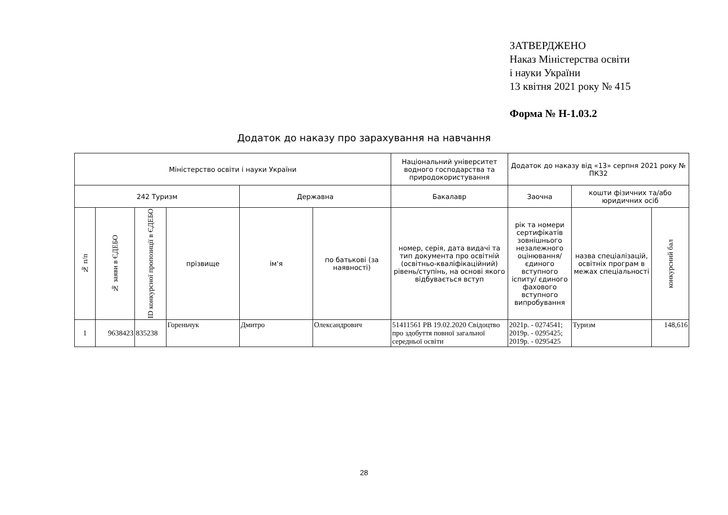ЗАТВЕРДЖЕНО
Наказ Міністерства освіти
і науки України
13 квітня 2021 року № 415
Форма № Н-1.03.2
Додаток до наказу про зарахування на навчання
| Міністерство освіти і науки України | | | | | | Національний університет водного господарства та природокористування | Додаток до наказу від «13» серпня 2021 року № ПКЗ2 | | |
| --- | --- | --- | --- | --- | --- | --- | --- | --- | --- |
| 242 Туризм | | | | Державна | | Бакалавр | Заочна | кошти фізичних та/або юридичних осіб | |
| № п/п | № заяви в ЄДЕБО | ID конкурсної пропозиції в ЄДЕБО | прізвище | ім'я | по батькові (за наявності) | номер, серія, дата видачі та тип документа про освітній (освітньо-кваліфікаційний) рівень/ступінь, на основі якого відбувається вступ | рік та номери сертифікатів зовнішнього незалежного оцінювання/ єдиного вступного іспиту/ єдиного фахового вступного випробування | назва спеціалізацій, освітніх програм в межах спеціальності | конкурсний бал |
| 1 | 9638423 | 835238 | Гореньчук | Дмитро | Олександрович | 51411561 PB 19.02.2020 Свідоцтво про здобуття повної загальної середньої освіти | 2021р. - 0274541; 2019р. - 0295425; 2019р. - 0295425 | Туризм | 148,616 |
28